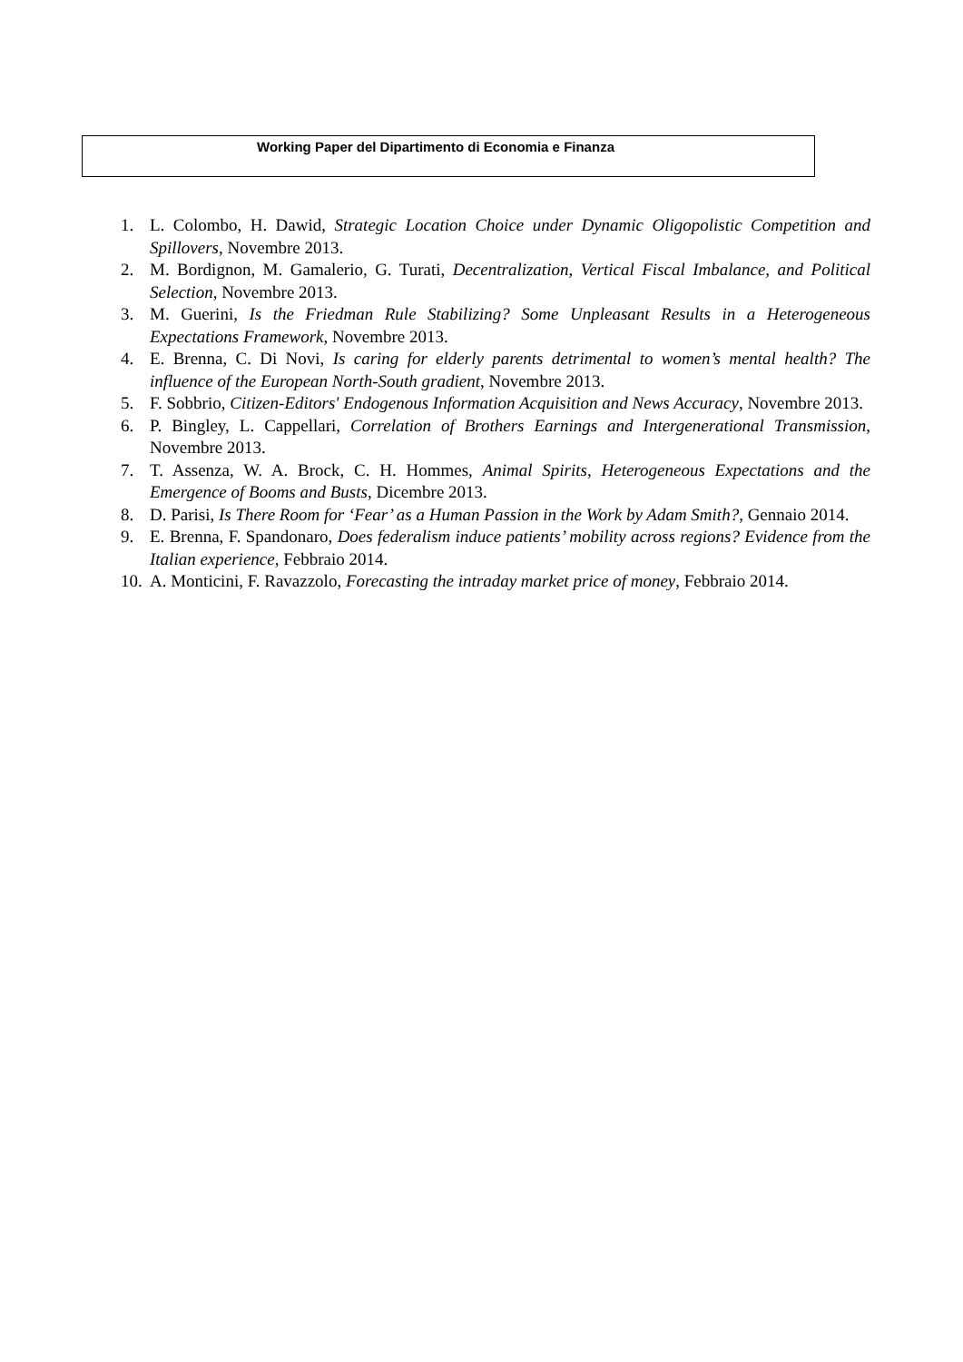Working Paper del Dipartimento di Economia e Finanza
1. L. Colombo, H. Dawid, Strategic Location Choice under Dynamic Oligopolistic Competition and Spillovers, Novembre 2013.
2. M. Bordignon, M. Gamalerio, G. Turati, Decentralization, Vertical Fiscal Imbalance, and Political Selection, Novembre 2013.
3. M. Guerini, Is the Friedman Rule Stabilizing? Some Unpleasant Results in a Heterogeneous Expectations Framework, Novembre 2013.
4. E. Brenna, C. Di Novi, Is caring for elderly parents detrimental to women’s mental health? The influence of the European North-South gradient, Novembre 2013.
5. F. Sobbrio, Citizen-Editors' Endogenous Information Acquisition and News Accuracy, Novembre 2013.
6. P. Bingley, L. Cappellari, Correlation of Brothers Earnings and Intergenerational Transmission, Novembre 2013.
7. T. Assenza, W. A. Brock, C. H. Hommes, Animal Spirits, Heterogeneous Expectations and the Emergence of Booms and Busts, Dicembre 2013.
8. D. Parisi, Is There Room for ‘Fear’ as a Human Passion in the Work by Adam Smith?, Gennaio 2014.
9. E. Brenna, F. Spandonaro, Does federalism induce patients’ mobility across regions? Evidence from the Italian experience, Febbraio 2014.
10. A. Monticini, F. Ravazzolo, Forecasting the intraday market price of money, Febbraio 2014.